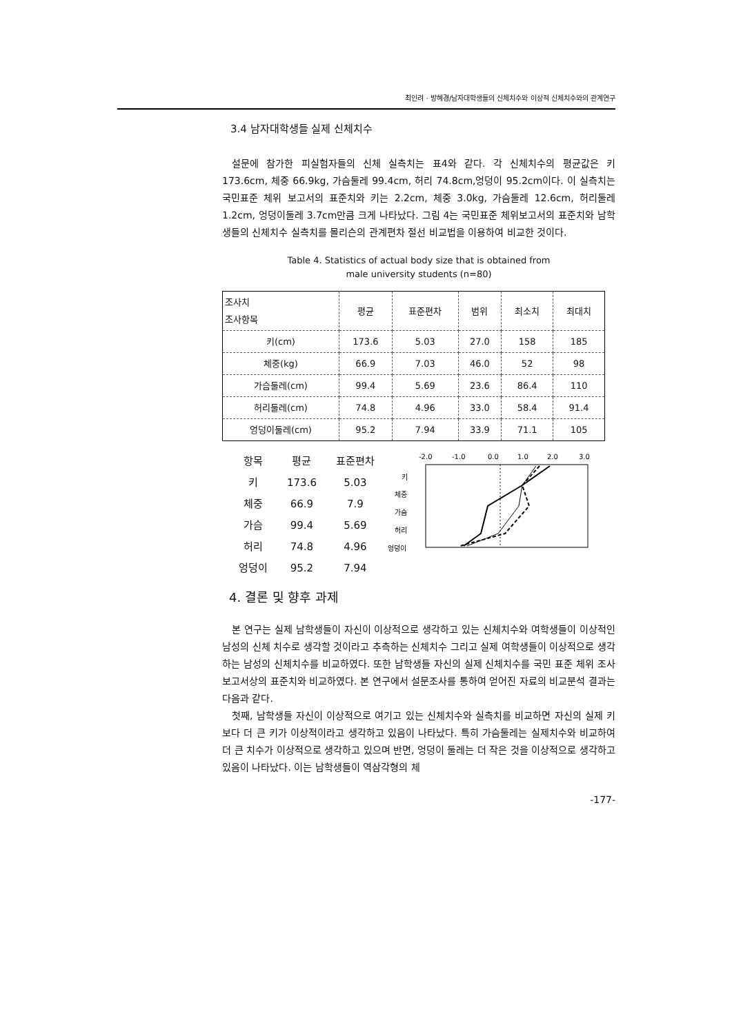최인려 · 방혜경/남자대학생들의 신체치수와 이상적 신체치수와의 관계연구
3.4 남자대학생들 실제 신체치수
설문에 참가한 피실험자들의 신체 실측치는 표4와 같다. 각 신체치수의 평균값은 키 173.6cm, 체중 66.9kg, 가슴둘레 99.4cm, 허리 74.8cm,엉덩이 95.2cm이다. 이 실측치는 국민표준 체위 보고서의 표준치와 키는 2.2cm, 체중 3.0kg, 가슴둘레 12.6cm, 허리둘레 1.2cm, 엉덩이둘레 3.7cm만큼 크게 나타났다. 그림 4는 국민표준 체위보고서의 표준치와 남학생들의 신체치수 실측치를 몰리슨의 관계편차 절선 비교법을 이용하여 비교한 것이다.
Table 4. Statistics of actual body size that is obtained from
male university students (n=80)
| 조사치 조사항목 | 평균 | 표준편차 | 범위 | 최소치 | 최대치 |
| --- | --- | --- | --- | --- | --- |
| 키(cm) | 173.6 | 5.03 | 27.0 | 158 | 185 |
| 체중(kg) | 66.9 | 7.03 | 46.0 | 52 | 98 |
| 가슴둘레(cm) | 99.4 | 5.69 | 23.6 | 86.4 | 110 |
| 허리둘레(cm) | 74.8 | 4.96 | 33.0 | 58.4 | 91.4 |
| 엉덩이둘레(cm) | 95.2 | 7.94 | 33.9 | 71.1 | 105 |
| 항목 | 평균 | 표준편차 |
| 키 | 173.6 | 5.03 |
| 체중 | 66.9 | 7.9 |
| 가슴 | 99.4 | 5.69 |
| 허리 | 74.8 | 4.96 |
| 엉덩이 | 95.2 | 7.94 |
-2.0
-1.0
0.0
1.0
2.0
3.0
키
체중
가슴
허리
엉덩이
4. 결론 및 향후 과제
본 연구는 실제 남학생들이 자신이 이상적으로 생각하고 있는 신체치수와 여학생들이 이상적인 남성의 신체 치수로 생각할 것이라고 추측하는 신체치수 그리고 실제 여학생들이 이상적으로 생각하는 남성의 신체치수를 비교하였다. 또한 남학생들 자신의 실제 신체치수를 국민 표준 체위 조사 보고서상의 표준치와 비교하였다. 본 연구에서 설문조사를 통하여 얻어진 자료의 비교분석 결과는 다음과 같다.
첫째, 남학생들 자신이 이상적으로 여기고 있는 신체치수와 실측치를 비교하면 자신의 실제 키보다 더 큰 키가 이상적이라고 생각하고 있음이 나타났다. 특히 가슴둘레는 실제치수와 비교하여 더 큰 치수가 이상적으로 생각하고 있으며 반면, 엉덩이 둘레는 더 작은 것을 이상적으로 생각하고 있음이 나타났다. 이는 남학생들이 역삼각형의 체
-177-